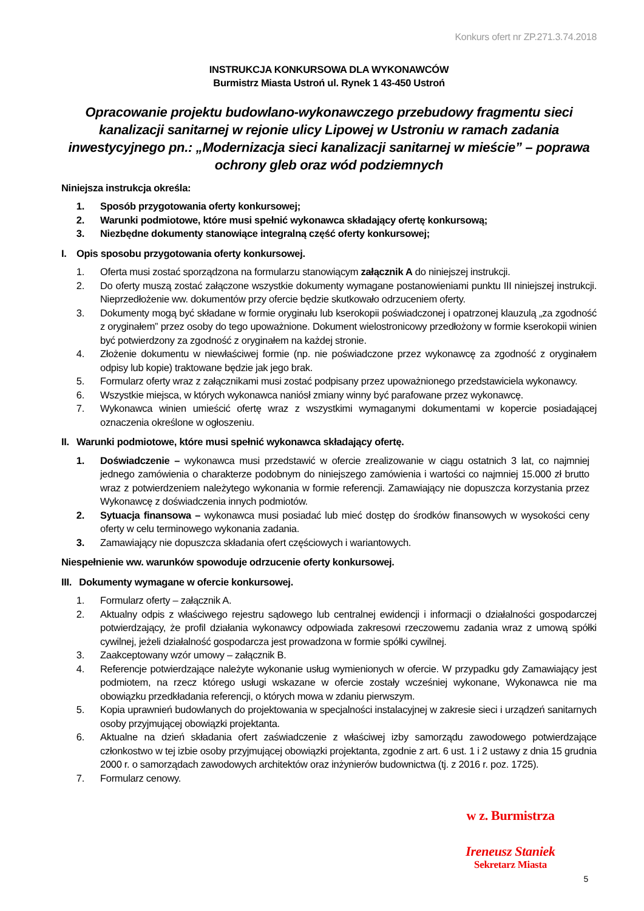Konkurs ofert nr ZP.271.3.74.2018
INSTRUKCJA KONKURSOWA DLA WYKONAWCÓW
Burmistrz Miasta Ustroń ul. Rynek 1 43-450 Ustroń
Opracowanie projektu budowlano-wykonawczego przebudowy fragmentu sieci kanalizacji sanitarnej w rejonie ulicy Lipowej w Ustroniu w ramach zadania inwestycyjnego pn.: „Modernizacja sieci kanalizacji sanitarnej w mieście” – poprawa ochrony gleb oraz wód podziemnych
Niniejsza instrukcja określa:
1. Sposób przygotowania oferty konkursowej;
2. Warunki podmiotowe, które musi spełnić wykonawca składający ofertę konkursową;
3. Niezbędne dokumenty stanowiące integralną część oferty konkursowej;
I. Opis sposobu przygotowania oferty konkursowej.
1. Oferta musi zostać sporządzona na formularzu stanowiącym załącznik A do niniejszej instrukcji.
2. Do oferty muszą zostać załączone wszystkie dokumenty wymagane postanowieniami punktu III niniejszej instrukcji. Nieprzedłożenie ww. dokumentów przy ofercie będzie skutkowało odrzuceniem oferty.
3. Dokumenty mogą być składane w formie oryginału lub kserokopii poświadczonej i opatrzonej klauzulą „za zgodność z oryginałem” przez osoby do tego upoważnione. Dokument wielostronicowy przedłożony w formie kserokopii winien być potwierdzony za zgodność z oryginałem na każdej stronie.
4. Złożenie dokumentu w niewłaściwej formie (np. nie poświadczone przez wykonawcę za zgodność z oryginałem odpisy lub kopie) traktowane będzie jak jego brak.
5. Formularz oferty wraz z załącznikami musi zostać podpisany przez upoważnionego przedstawiciela wykonawcy.
6. Wszystkie miejsca, w których wykonawca naniósł zmiany winny być parafowane przez wykonawcę.
7. Wykonawca winien umieścić ofertę wraz z wszystkimi wymaganymi dokumentami w kopercie posiadającej oznaczenia określone w ogłoszeniu.
II. Warunki podmiotowe, które musi spełnić wykonawca składający ofertę.
1. Doświadczenie – wykonawca musi przedstawić w ofercie zrealizowanie w ciągu ostatnich 3 lat, co najmniej jednego zamówienia o charakterze podobnym do niniejszego zamówienia i wartości co najmniej 15.000 zł brutto wraz z potwierdzeniem należytego wykonania w formie referencji. Zamawiający nie dopuszcza korzystania przez Wykonawcę z doświadczenia innych podmiotów.
2. Sytuacja finansowa – wykonawca musi posiadać lub mieć dostęp do środków finansowych w wysokości ceny oferty w celu terminowego wykonania zadania.
3. Zamawiający nie dopuszcza składania ofert częściowych i wariantowych.
Niespełnienie ww. warunków spowoduje odrzucenie oferty konkursowej.
III. Dokumenty wymagane w ofercie konkursowej.
1. Formularz oferty – załącznik A.
2. Aktualny odpis z właściwego rejestru sądowego lub centralnej ewidencji i informacji o działalności gospodarczej potwierdzający, że profil działania wykonawcy odpowiada zakresowi rzeczowemu zadania wraz z umową spółki cywilnej, jeżeli działalność gospodarcza jest prowadzona w formie spółki cywilnej.
3. Zaakceptowany wzór umowy – załącznik B.
4. Referencje potwierdzające należyte wykonanie usług wymienionych w ofercie. W przypadku gdy Zamawiający jest podmiotem, na rzecz którego usługi wskazane w ofercie zostały wcześniej wykonane, Wykonawca nie ma obowiązku przedkładania referencji, o których mowa w zdaniu pierwszym.
5. Kopia uprawnień budowlanych do projektowania w specjalności instalacyjnej w zakresie sieci i urządzeń sanitarnych osoby przyjmującej obowiązki projektanta.
6. Aktualne na dzień składania ofert zaświadczenie z właściwej izby samorządu zawodowego potwierdzające członkostwo w tej izbie osoby przyjmującej obowiązki projektanta, zgodnie z art. 6 ust. 1 i 2 ustawy z dnia 15 grudnia 2000 r. o samorządach zawodowych architektów oraz inżynierów budownictwa (tj. z 2016 r. poz. 1725).
7. Formularz cenowy.
w z. Burmistrza
Ireneusz Staniek
Sekretarz Miasta
5